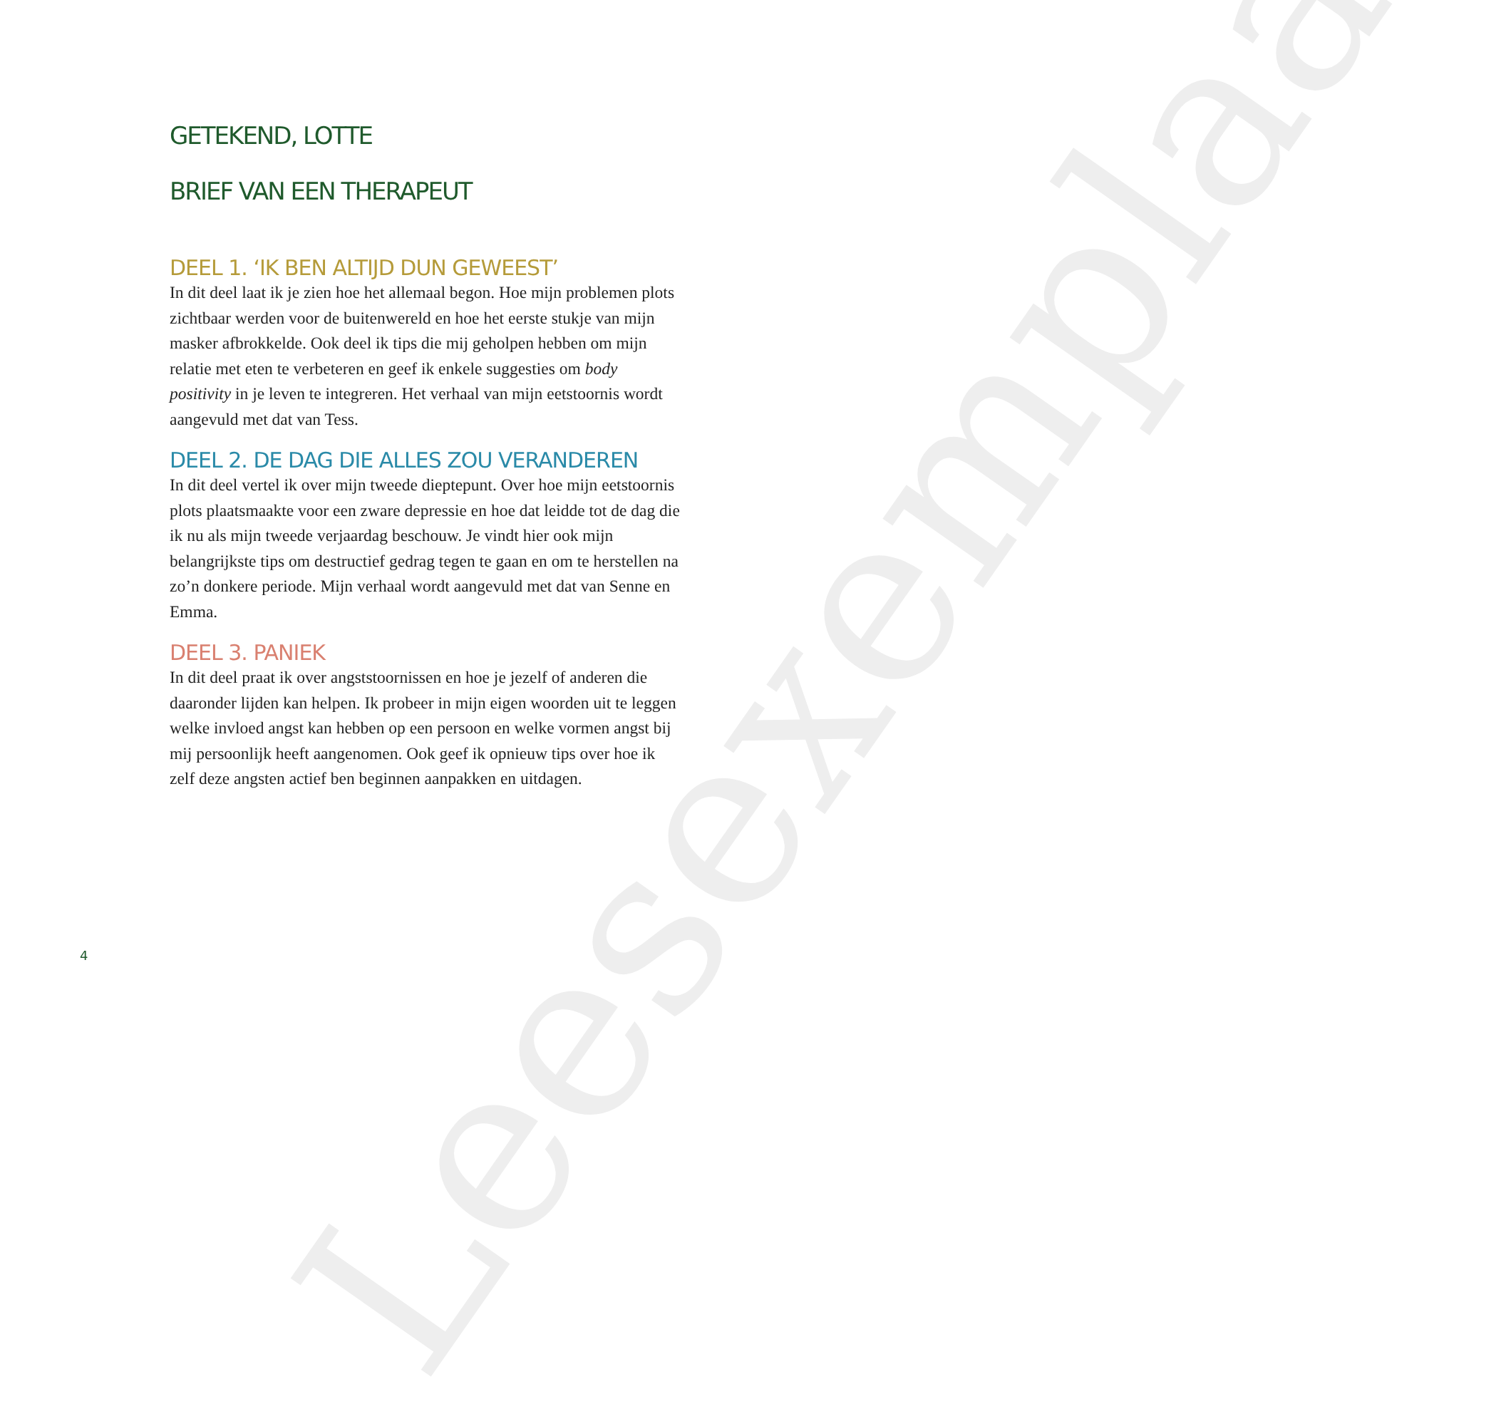Leesexemplaar
GETEKEND, LOTTE
BRIEF VAN EEN THERAPEUT
DEEL 1. ‘IK BEN ALTIJD DUN GEWEEST’
In dit deel laat ik je zien hoe het allemaal begon. Hoe mijn proble­men plots zichtbaar werden voor de buitenwereld en hoe het eerste stukje van mijn masker afbrokkelde. Ook deel ik tips die mij gehol­pen hebben om mijn relatie met eten te verbeteren en geef ik enkele suggesties om body positivity in je leven te integreren. Het verhaal van mijn eetstoornis wordt aangevuld met dat van Tess.
DEEL 2. DE DAG DIE ALLES ZOU VERANDEREN
In dit deel vertel ik over mijn tweede dieptepunt. Over hoe mijn eetstoornis plots plaatsmaakte voor een zware depressie en hoe dat leidde tot de dag die ik nu als mijn tweede verjaardag beschouw. Je vindt hier ook mijn belangrijkste tips om destructief gedrag tegen te gaan en om te herstellen na zo’n donkere periode. Mijn verhaal wordt aangevuld met dat van Senne en Emma.
DEEL 3. PANIEK
In dit deel praat ik over angststoornissen en hoe je jezelf of anderen die daaronder lijden kan helpen. Ik probeer in mijn eigen woorden uit te leggen welke invloed angst kan hebben op een persoon en welke vormen angst bij mij persoonlijk heeft aangenomen. Ook geef ik opnieuw tips over hoe ik zelf deze angsten actief ben beginnen aanpakken en uitdagen.
4